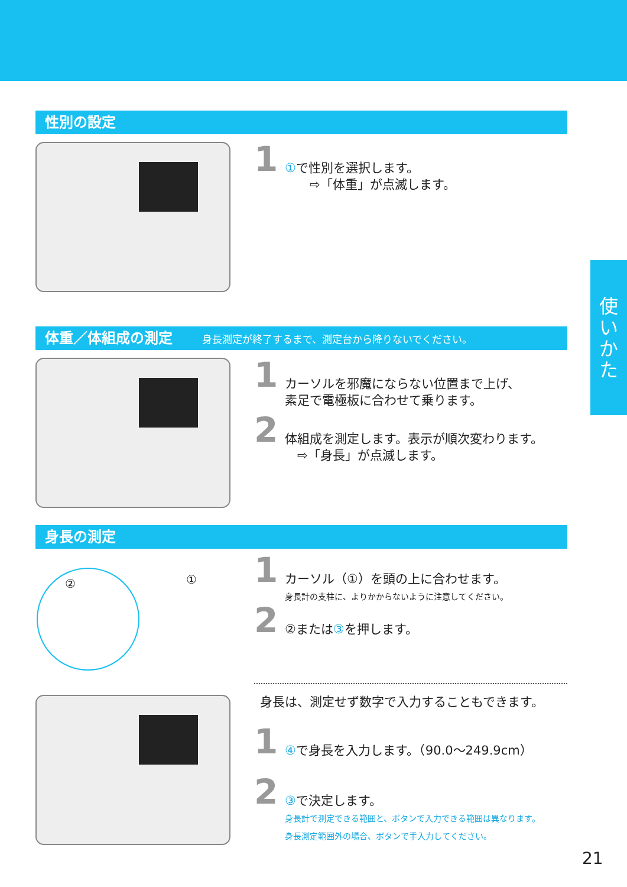性別の設定
1
①で性別を選択します。
　　⇨「体重」が点滅します。
体重／体組成の測定 身長測定が終了するまで、測定台から降りないでください。
1
カーソルを邪魔にならない位置まで上げ、
素足で電極板に合わせて乗ります。
2
体組成を測定します。表示が順次変わります。
　⇨「身長」が点滅します。
身長の測定
② ①
1
カーソル（①）を頭の上に合わせます。
身長計の支柱に、よりかからないように注意してください。
2
②または③を押します。
身長は、測定せず数字で入力することもできます。
1
④で身長を入力します。（90.0〜249.9cm）
2
③で決定します。
身長計で測定できる範囲と、ボタンで入力できる範囲は異なります。
身長測定範囲外の場合、ボタンで手入力してください。
使
い
か
た
21